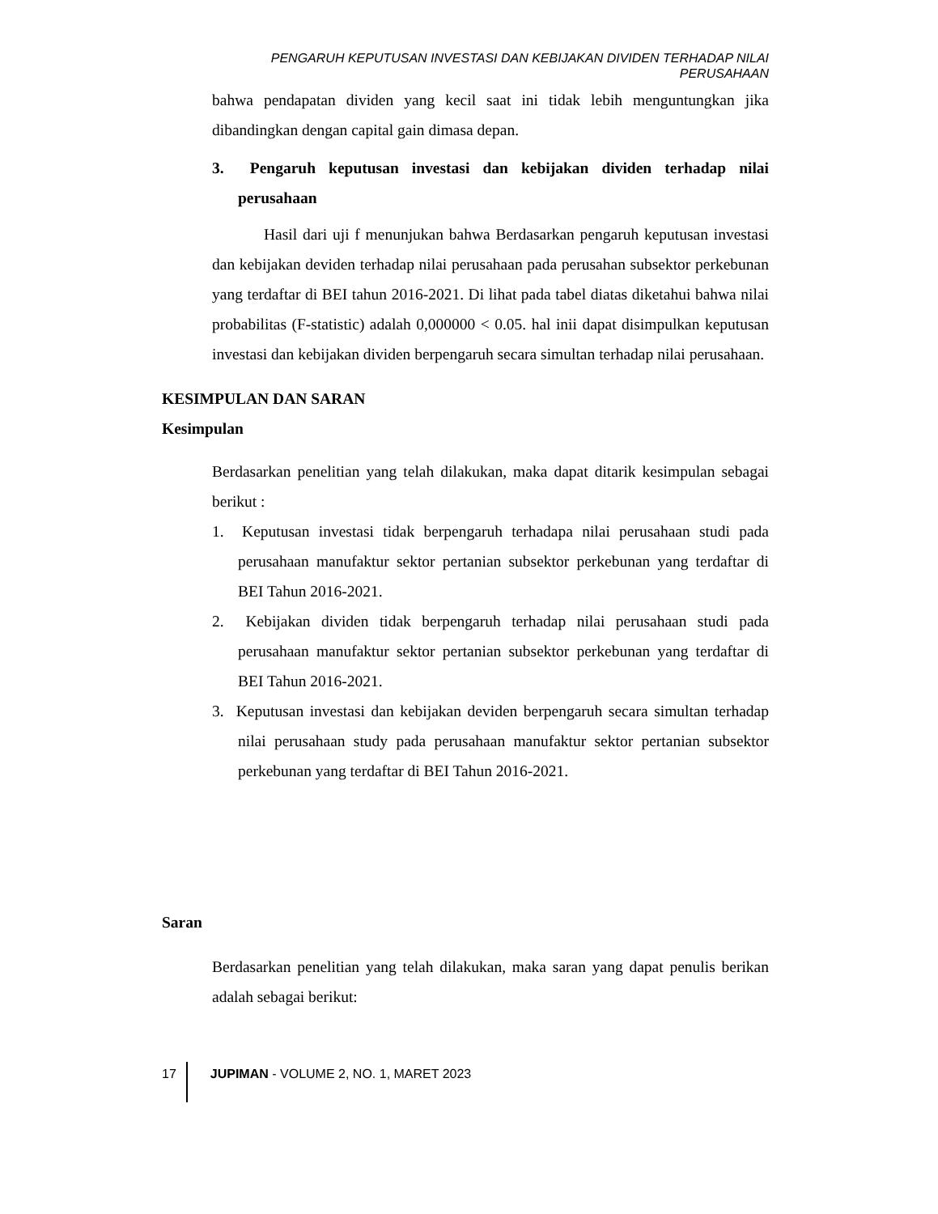PENGARUH KEPUTUSAN INVESTASI DAN KEBIJAKAN DIVIDEN TERHADAP NILAI PERUSAHAAN
bahwa pendapatan dividen yang kecil saat ini tidak lebih menguntungkan jika dibandingkan dengan capital gain dimasa depan.
3. Pengaruh keputusan investasi dan kebijakan dividen terhadap nilai perusahaan
Hasil dari uji f menunjukan bahwa Berdasarkan pengaruh keputusan investasi dan kebijakan deviden terhadap nilai perusahaan pada perusahan subsektor perkebunan yang terdaftar di BEI tahun 2016-2021. Di lihat pada tabel diatas diketahui bahwa nilai probabilitas (F-statistic) adalah 0,000000 < 0.05. hal inii dapat disimpulkan keputusan investasi dan kebijakan dividen berpengaruh secara simultan terhadap nilai perusahaan.
KESIMPULAN DAN SARAN
Kesimpulan
Berdasarkan penelitian yang telah dilakukan, maka dapat ditarik kesimpulan sebagai berikut :
1. Keputusan investasi tidak berpengaruh terhadapa nilai perusahaan studi pada perusahaan manufaktur sektor pertanian subsektor perkebunan yang terdaftar di BEI Tahun 2016-2021.
2. Kebijakan dividen tidak berpengaruh terhadap nilai perusahaan studi pada perusahaan manufaktur sektor pertanian subsektor perkebunan yang terdaftar di BEI Tahun 2016-2021.
3. Keputusan investasi dan kebijakan deviden berpengaruh secara simultan terhadap nilai perusahaan study pada perusahaan manufaktur sektor pertanian subsektor perkebunan yang terdaftar di BEI Tahun 2016-2021.
Saran
Berdasarkan penelitian yang telah dilakukan, maka saran yang dapat penulis berikan adalah sebagai berikut:
17 JUPIMAN - VOLUME 2, NO. 1, MARET 2023